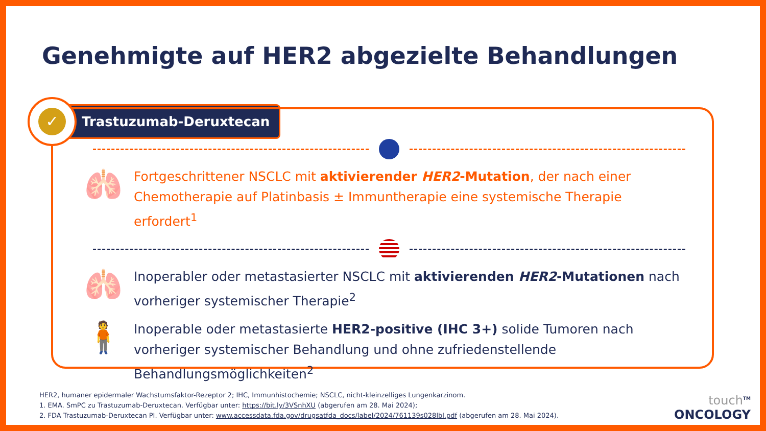Genehmigte auf HER2 abgezielte Behandlungen
✓
Trastuzumab-Deruxtecan
🫁
Fortgeschrittener NSCLC mit aktivierender HER2-Mutation, der nach einer Chemotherapie auf Platinbasis ± Immuntherapie eine systemische Therapie erfordert<sup>1</sup>
🫁
Inoperabler oder metastasierter NSCLC mit aktivierenden HER2-Mutationen nach vorheriger systemischer Therapie<sup>2</sup>
🧍
Inoperable oder metastasierte HER2-positive (IHC 3+) solide Tumoren nach vorheriger systemischer Behandlung und ohne zufriedenstellende Behandlungsmöglichkeiten<sup>2</sup>
HER2, humaner epidermaler Wachstumsfaktor-Rezeptor 2; IHC, Immunhistochemie; NSCLC, nicht-kleinzelliges Lungenkarzinom.
1. EMA. SmPC zu Trastuzumab-Deruxtecan. Verfügbar unter: https://bit.ly/3VSnhXU (abgerufen am 28. Mai 2024);
2. FDA Trastuzumab-Deruxtecan PI. Verfügbar unter: www.accessdata.fda.gov/drugsatfda_docs/label/2024/761139s028lbl.pdf (abgerufen am 28. Mai 2024).
touch<sup>TM</sup>
ONCOLOGY